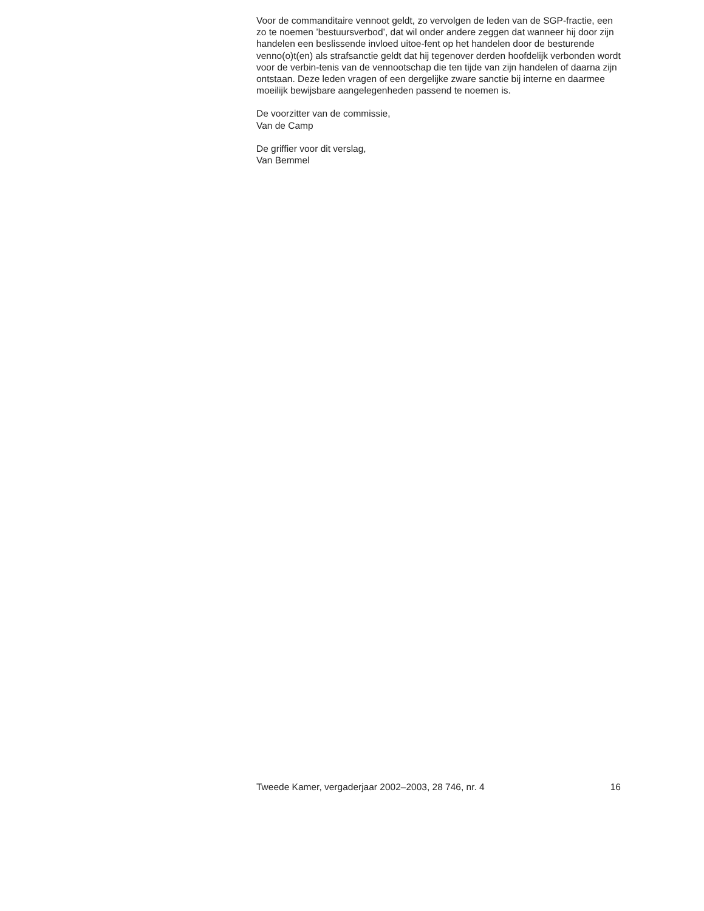Voor de commanditaire vennoot geldt, zo vervolgen de leden van de SGP-fractie, een zo te noemen ’bestuursverbod’, dat wil onder andere zeggen dat wanneer hij door zijn handelen een beslissende invloed uitoe-fent op het handelen door de besturende venno(o)t(en) als strafsanctie geldt dat hij tegenover derden hoofdelijk verbonden wordt voor de verbin-tenis van de vennootschap die ten tijde van zijn handelen of daarna zijn ontstaan. Deze leden vragen of een dergelijke zware sanctie bij interne en daarmee moeilijk bewijsbare aangelegenheden passend te noemen is.
De voorzitter van de commissie,
Van de Camp
De griffier voor dit verslag,
Van Bemmel
Tweede Kamer, vergaderjaar 2002–2003, 28 746, nr. 4 16